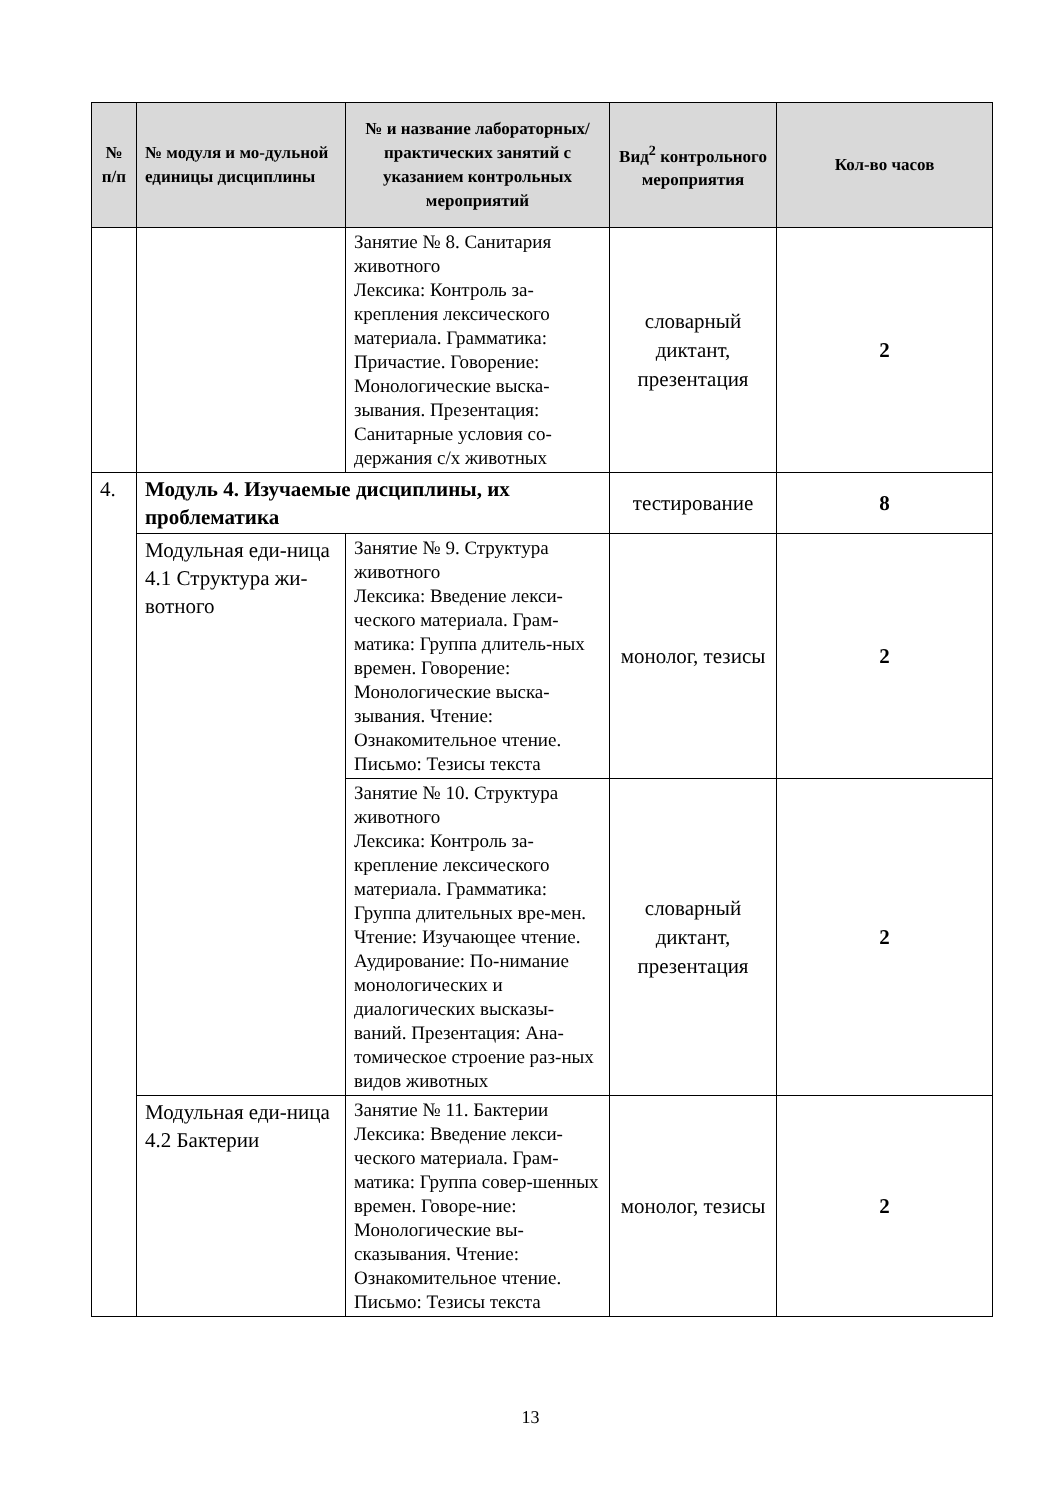| № п/п | № модуля и мо-дульной единицы дисциплины | № и название лабораторных/ практических занятий с указанием контрольных мероприятий | Вид<sup>2</sup> контрольного мероприятия | Кол-во часов |
| --- | --- | --- | --- | --- |
| | | Занятие № 8. Санитария животного Лексика: Контроль за-крепления лексического материала. Грамматика: Причастие. Говорение: Монологические выска-зывания. Презентация: Санитарные условия со-держания с/х животных | словарный диктант, презентация | 2 |
| 4. | Модуль 4. Изучаемые дисциплины, их проблематика | | тестирование | 8 |
| | Модульная еди-ница 4.1 Структура жи-вотного | Занятие № 9. Структура животного Лексика: Введение лекси-ческого материала. Грам-матика: Группа длитель-ных времен. Говорение: Монологические выска-зывания. Чтение: Ознакомительное чтение. Письмо: Тезисы текста | монолог, тезисы | 2 |
| | | Занятие № 10. Структура животного Лексика: Контроль за-крепление лексического материала. Грамматика: Группа длительных вре-мен. Чтение: Изучающее чтение. Аудирование: По-нимание монологических и диалогических высказы-ваний. Презентация: Ана-томическое строение раз-ных видов животных | словарный диктант, презентация | 2 |
| | Модульная еди-ница 4.2 Бактерии | Занятие № 11. Бактерии Лексика: Введение лекси-ческого материала. Грам-матика: Группа совер-шенных времен. Говоре-ние: Монологические вы-сказывания. Чтение: Ознакомительное чтение. Письмо: Тезисы текста | монолог, тезисы | 2 |
13